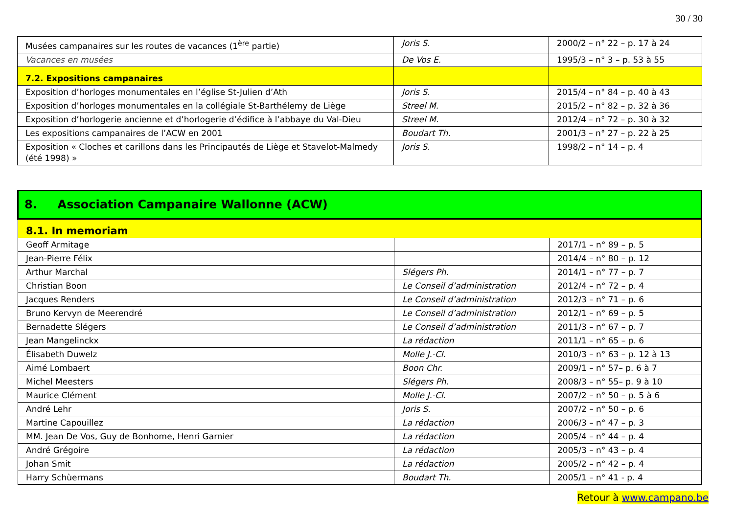30 / 30
| Musées campanaires sur les routes de vacances (1<sup>ère</sup> partie) | Joris S. | 2000/2 – n° 22 – p. 17 à 24 |
| Vacances en musées | De Vos E. | 1995/3 – n° 3 – p. 53 à 55 |
| 7.2. Expositions campanaires | | |
| Exposition d’horloges monumentales en l’église St-Julien d’Ath | Joris S. | 2015/4 – n° 84 – p. 40 à 43 |
| Exposition d’horloges monumentales en la collégiale St-Barthélemy de Liège | Streel M. | 2015/2 – n° 82 – p. 32 à 36 |
| Exposition d’horlogerie ancienne et d’horlogerie d’édifice à l’abbaye du Val-Dieu | Streel M. | 2012/4 – n° 72 – p. 30 à 32 |
| Les expositions campanaires de l’ACW en 2001 | Boudart Th. | 2001/3 – n° 27 – p. 22 à 25 |
| Exposition « Cloches et carillons dans les Principautés de Liège et Stavelot-Malmedy (été 1998) » | Joris S. | 1998/2 – n° 14 – p. 4 |
| 8. Association Campanaire Wallonne (ACW) | | |
| 8.1. In memoriam | | |
| Geoff Armitage | | 2017/1 – n° 89 – p. 5 |
| Jean-Pierre Félix | | 2014/4 – n° 80 – p. 12 |
| Arthur Marchal | Slégers Ph. | 2014/1 – n° 77 – p. 7 |
| Christian Boon | Le Conseil d’administration | 2012/4 – n° 72 – p. 4 |
| Jacques Renders | Le Conseil d’administration | 2012/3 – n° 71 – p. 6 |
| Bruno Kervyn de Meerendré | Le Conseil d’administration | 2012/1 – n° 69 – p. 5 |
| Bernadette Slégers | Le Conseil d’administration | 2011/3 – n° 67 – p. 7 |
| Jean Mangelinckx | La rédaction | 2011/1 – n° 65 – p. 6 |
| Élisabeth Duwelz | Molle J.-Cl. | 2010/3 – n° 63 – p. 12 à 13 |
| Aimé Lombaert | Boon Chr. | 2009/1 – n° 57– p. 6 à 7 |
| Michel Meesters | Slégers Ph. | 2008/3 – n° 55– p. 9 à 10 |
| Maurice Clément | Molle J.-Cl. | 2007/2 – n° 50 – p. 5 à 6 |
| André Lehr | Joris S. | 2007/2 – n° 50 – p. 6 |
| Martine Capouillez | La rédaction | 2006/3 – n° 47 – p. 3 |
| MM. Jean De Vos, Guy de Bonhome, Henri Garnier | La rédaction | 2005/4 – n° 44 – p. 4 |
| André Grégoire | La rédaction | 2005/3 – n° 43 – p. 4 |
| Johan Smit | La rédaction | 2005/2 – n° 42 – p. 4 |
| Harry Schùermans | Boudart Th. | 2005/1 – n° 41 - p. 4 |
Retour à www.campano.be